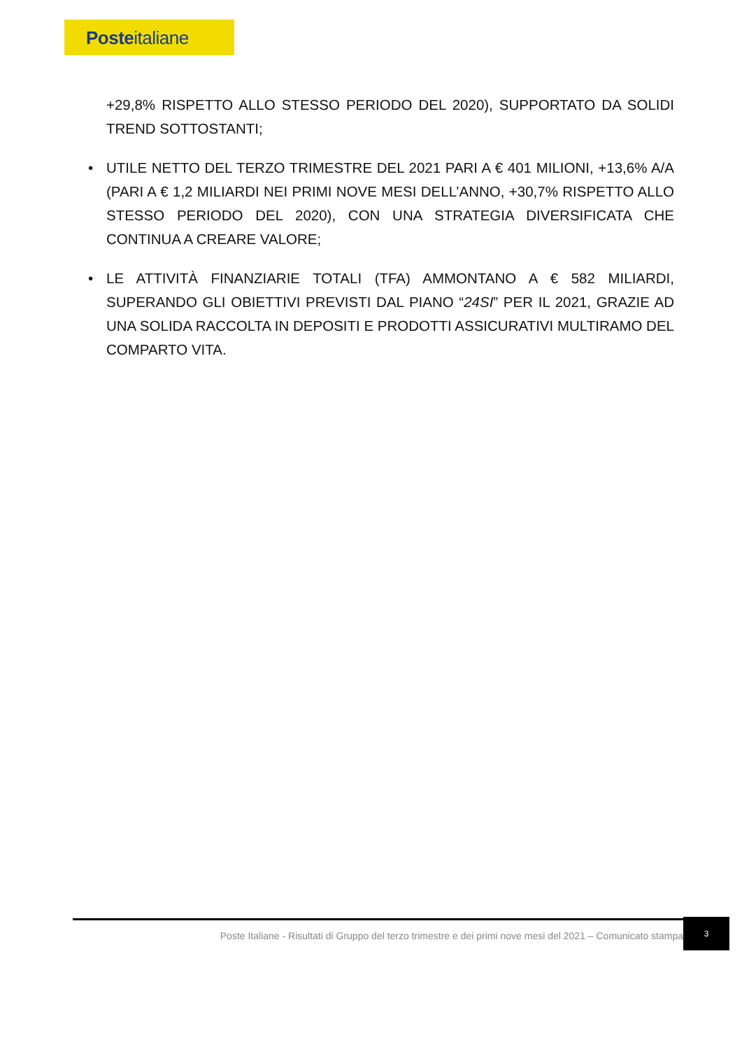Posteitaliane
+29,8% RISPETTO ALLO STESSO PERIODO DEL 2020), SUPPORTATO DA SOLIDI TREND SOTTOSTANTI;
• UTILE NETTO DEL TERZO TRIMESTRE DEL 2021 PARI A € 401 MILIONI, +13,6% A/A (PARI A € 1,2 MILIARDI NEI PRIMI NOVE MESI DELL’ANNO, +30,7% RISPETTO ALLO STESSO PERIODO DEL 2020), CON UNA STRATEGIA DIVERSIFICATA CHE CONTINUA A CREARE VALORE;
• LE ATTIVITÀ FINANZIARIE TOTALI (TFA) AMMONTANO A € 582 MILIARDI, SUPERANDO GLI OBIETTIVI PREVISTI DAL PIANO “24SI” PER IL 2021, GRAZIE AD UNA SOLIDA RACCOLTA IN DEPOSITI E PRODOTTI ASSICURATIVI MULTIRAMO DEL COMPARTO VITA.
Poste Italiane - Risultati di Gruppo del terzo trimestre e dei primi nove mesi del 2021 – Comunicato stampa
3